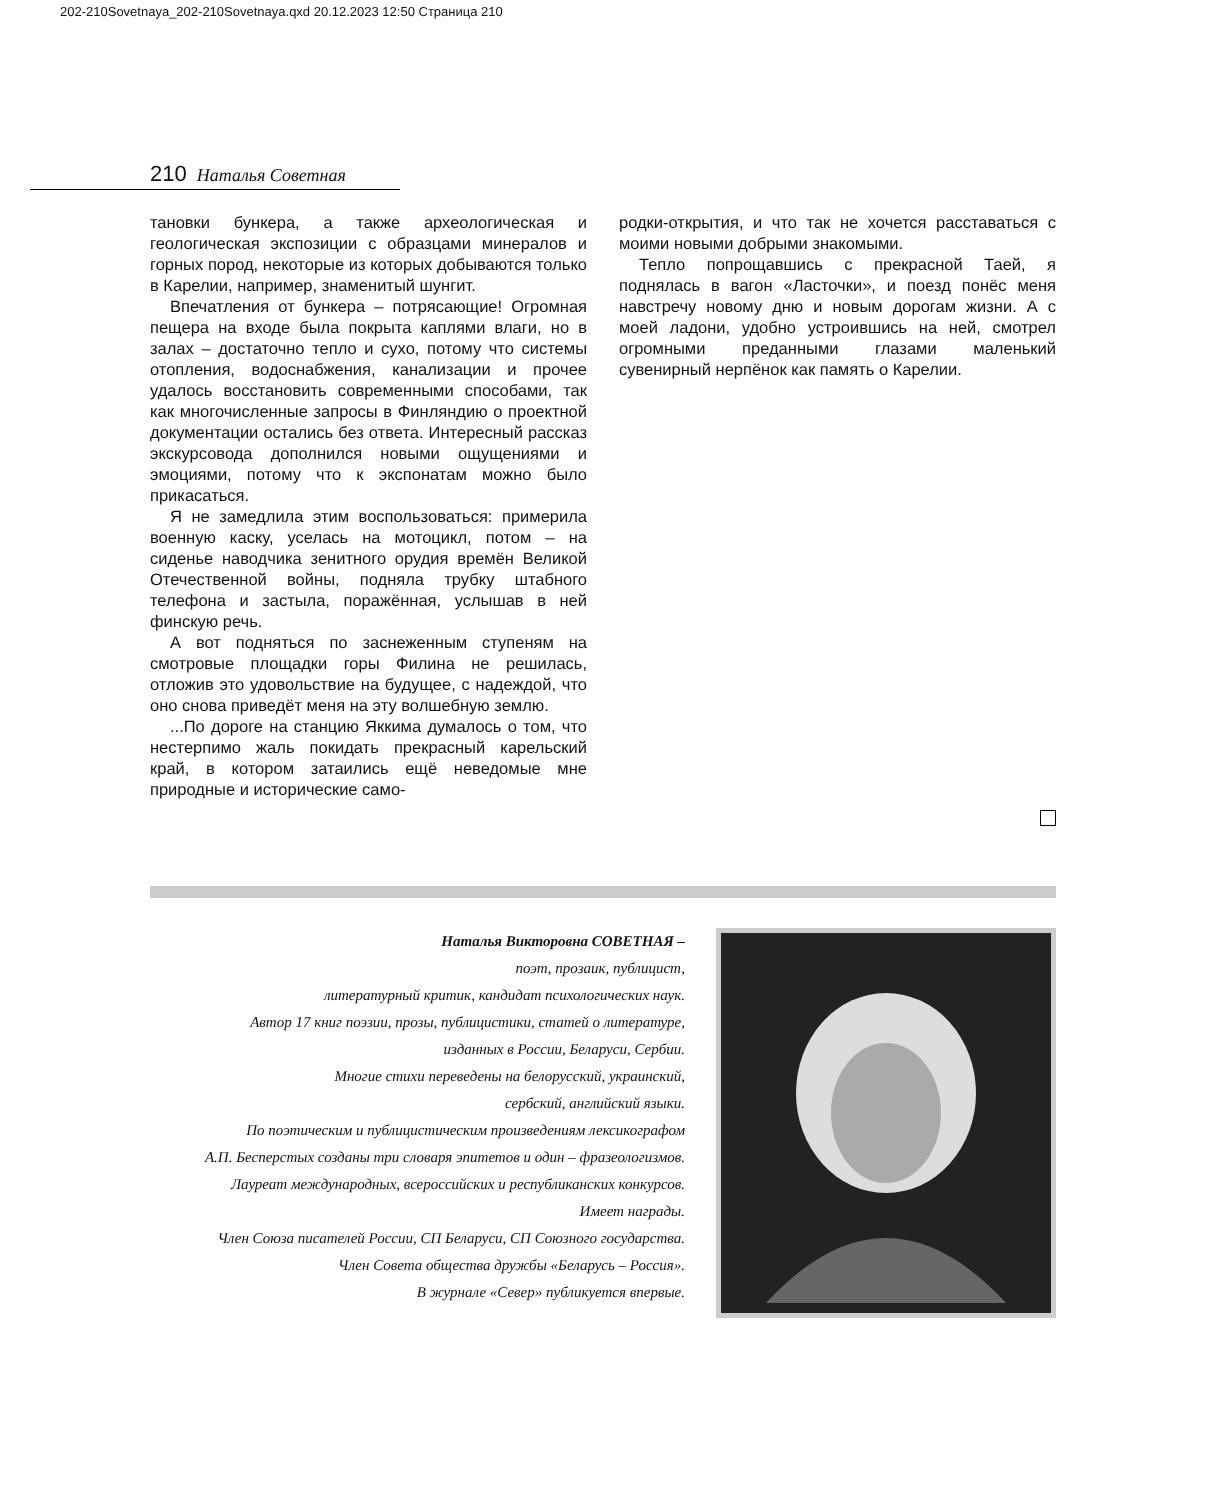202-210Sovetnaya_202-210Sovetnaya.qxd 20.12.2023 12:50 Страница 210
210 Наталья Советная
тановки бункера, а также археологическая и геологическая экспозиции с образцами минералов и горных пород, некоторые из которых добываются только в Карелии, например, знаменитый шунгит.
Впечатления от бункера – потрясающие! Огромная пещера на входе была покрыта каплями влаги, но в залах – достаточно тепло и сухо, потому что системы отопления, водоснабжения, канализации и прочее удалось восстановить современными способами, так как многочисленные запросы в Финляндию о проектной документации остались без ответа. Интересный рассказ экскурсовода дополнился новыми ощущениями и эмоциями, потому что к экспонатам можно было прикасаться.
Я не замедлила этим воспользоваться: примерила военную каску, уселась на мотоцикл, потом – на сиденье наводчика зенитного орудия времён Великой Отечественной войны, подняла трубку штабного телефона и застыла, поражённая, услышав в ней финскую речь.
А вот подняться по заснеженным ступеням на смотровые площадки горы Филина не решилась, отложив это удовольствие на будущее, с надеждой, что оно снова приведёт меня на эту волшебную землю.
...По дороге на станцию Яккима думалось о том, что нестерпимо жаль покидать прекрасный карельский край, в котором затаились ещё неведомые мне природные и исторические само-
родки-открытия, и что так не хочется расставаться с моими новыми добрыми знакомыми.
Тепло попрощавшись с прекрасной Таей, я поднялась в вагон «Ласточки», и поезд понёс меня навстречу новому дню и новым дорогам жизни. А с моей ладони, удобно устроившись на ней, смотрел огромными преданными глазами маленький сувенирный нерпёнок как память о Карелии.
Наталья Викторовна СОВЕТНАЯ –
поэт, прозаик, публицист,
литературный критик, кандидат психологических наук.
Автор 17 книг поэзии, прозы, публицистики, статей о литературе,
изданных в России, Беларуси, Сербии.
Многие стихи переведены на белорусский, украинский,
сербский, английский языки.
По поэтическим и публицистическим произведениям лексикографом
А.П. Бесперстых созданы три словаря эпитетов и один – фразеологизмов.
Лауреат международных, всероссийских и республиканских конкурсов.
Имеет награды.
Член Союза писателей России, СП Беларуси, СП Союзного государства.
Член Совета общества дружбы «Беларусь – Россия».
В журнале «Север» публикуется впервые.